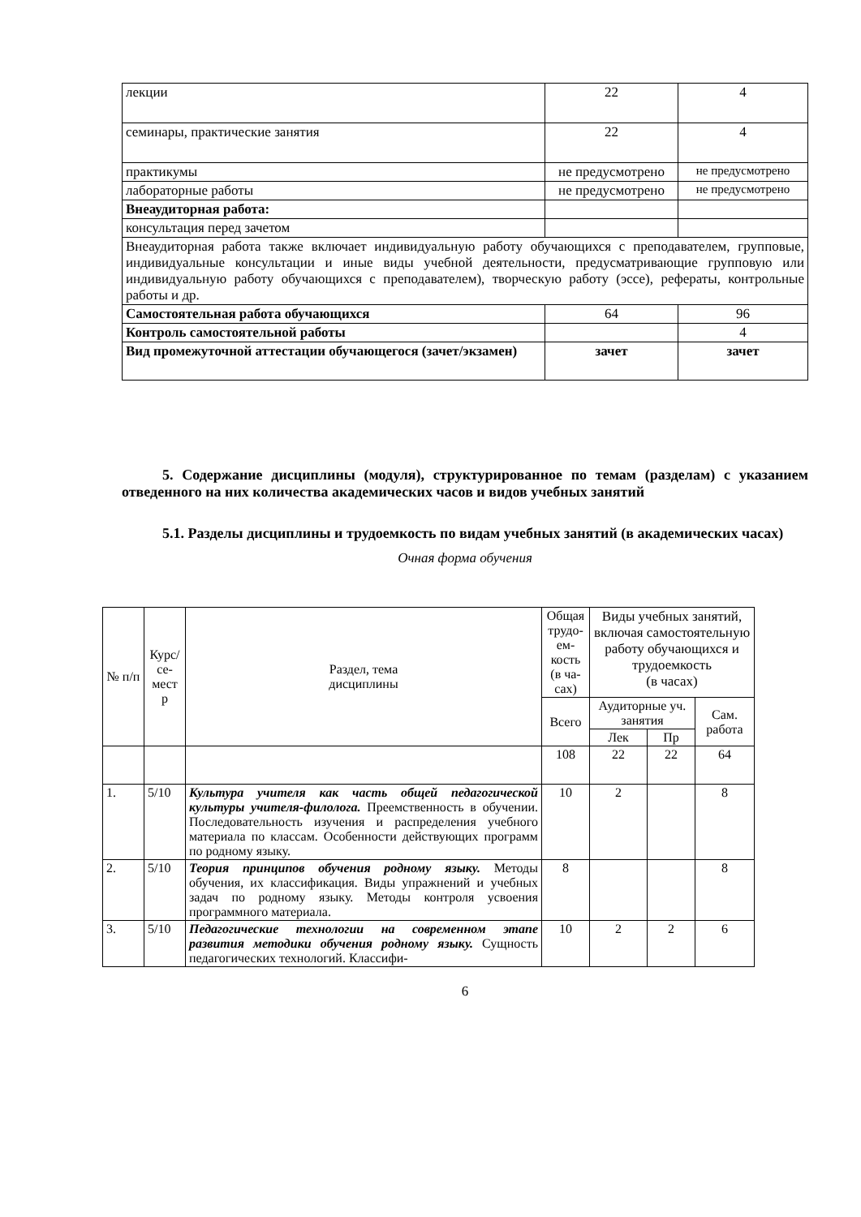| лекции | 22 | 4 |
| семинары, практические занятия | 22 | 4 |
| практикумы | не предусмотрено | не предусмотрено |
| лабораторные работы | не предусмотрено | не предусмотрено |
| Внеаудиторная работа: | | |
| консультация перед зачетом | | |
| Внеаудиторная работа также включает индивидуальную работу обучающихся с преподавателем, групповые, индивидуальные консультации и иные виды учебной деятельности, предусматривающие групповую или индивидуальную работу обучающихся с преподавателем), творческую работу (эссе), рефераты, контрольные работы и др. | | |
| Самостоятельная работа обучающихся | 64 | 96 |
| Контроль самостоятельной работы | | 4 |
| Вид промежуточной аттестации обучающегося (зачет/экзамен) | зачет | зачет |
5. Содержание дисциплины (модуля), структурированное по темам (разделам) с указанием отведенного на них количества академических часов и видов учебных занятий
5.1. Разделы дисциплины и трудоемкость по видам учебных занятий (в академических часах)
Очная форма обучения
| № п/п | Курс/ се- мест р | Раздел, тема дисциплины | Общая трудо-ем-кость (в ча-сах) | Виды учебных занятий, включая самостоятельную работу обучающихся и трудоемкость (в часах) | | |
| | | | Всего | Аудиторные уч. занятия | | Сам. работа |
| | | | | Лек | Пр | |
| | | | 108 | 22 | 22 | 64 |
| 1. | 5/10 | Культура учителя как часть общей педагогической культуры учителя-филолога. Преемственность в обучении. Последовательность изучения и распределения учебного материала по классам. Особенности действующих программ по родному языку. | 10 | 2 | | 8 |
| 2. | 5/10 | Теория принципов обучения родному языку. Методы обучения, их классификация. Виды упражнений и учебных задач по родному языку. Методы контроля усвоения программного материала. | 8 | | | 8 |
| 3. | 5/10 | Педагогические технологии на современном этапе развития методики обучения родному языку. Сущность педагогических технологий. Классифи- | 10 | 2 | 2 | 6 |
6